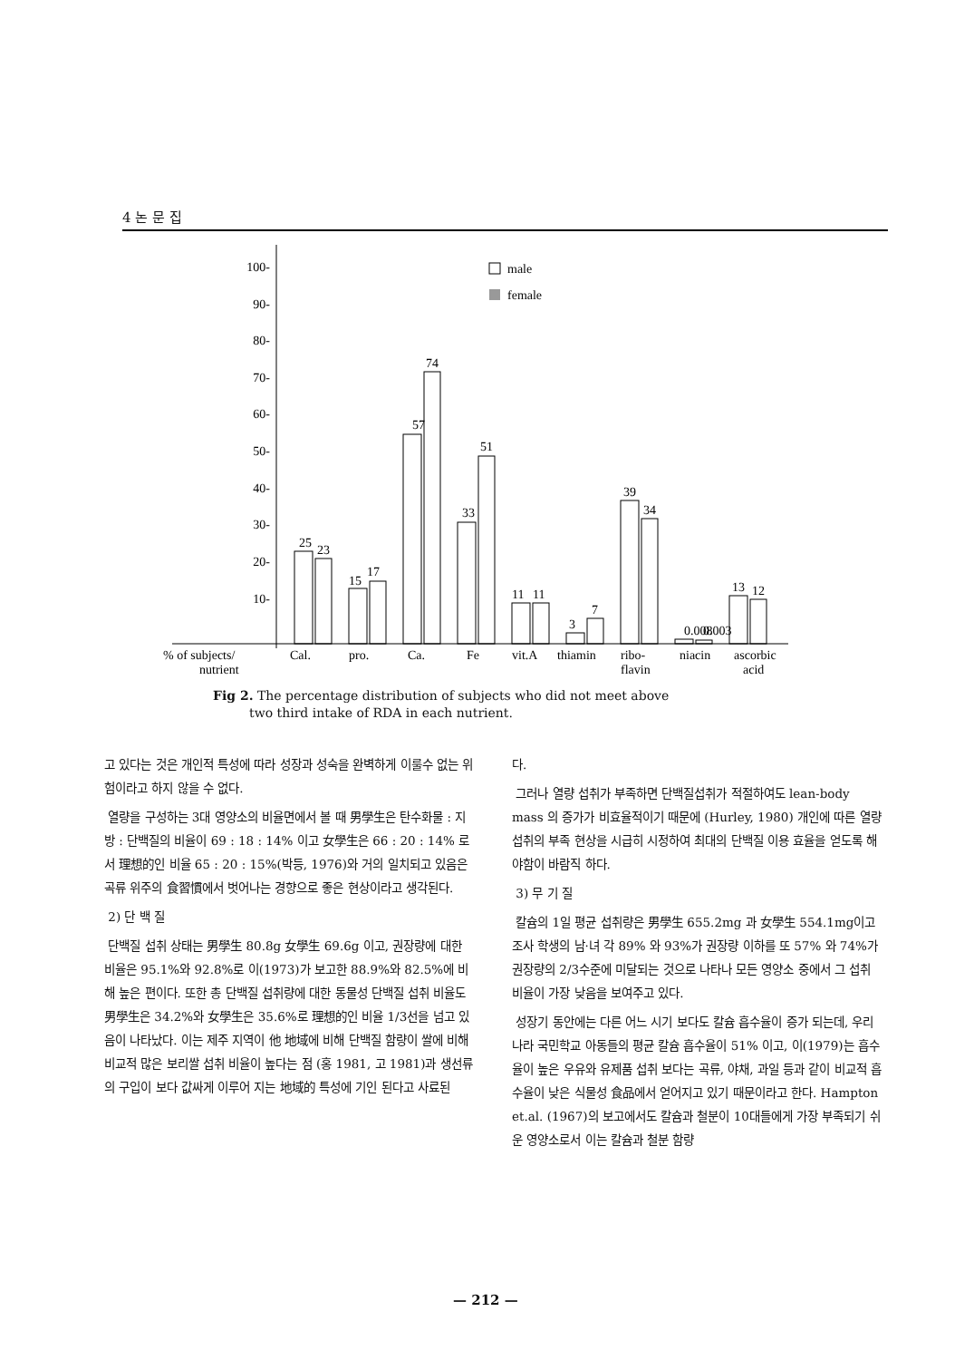4 논 문 집
100-
90-
80-
70-
60-
50-
40-
30-
20-
10-
male
female
25
23
15
17
57
74
33
51
11
11
3
7
39
34
0.008
0.003
13
12
% of subjects/
nutrient
Cal.
pro.
Ca.
Fe
vit.A
thiamin
ribo-
flavin
niacin
ascorbic
acid
Fig 2. The percentage distribution of subjects who did not meet above
two third intake of RDA in each nutrient.
고 있다는 것은 개인적 특성에 따라 성장과 성숙을 완벽하게 이룰수 없는 위험이라고 하지 않을 수 없다.
열량을 구성하는 3대 영양소의 비율면에서 볼 때 男學生은 탄수화물 : 지방 : 단백질의 비율이 69 : 18 : 14% 이고 女學生은 66 : 20 : 14% 로서 理想的인 비율 65 : 20 : 15%(박등, 1976)와 거의 일치되고 있음은 곡류 위주의 食習慣에서 벗어나는 경향으로 좋은 현상이라고 생각된다.
2) 단 백 질
단백질 섭취 상태는 男學生 80.8g 女學生 69.6g 이고, 권장량에 대한 비율은 95.1%와 92.8%로 이(1973)가 보고한 88.9%와 82.5%에 비해 높은 편이다. 또한 총 단백질 섭취량에 대한 동물성 단백질 섭취 비율도 男學生은 34.2%와 女學生은 35.6%로 理想的인 비율 1/3선을 넘고 있음이 나타났다. 이는 제주 지역이 他 地域에 비해 단백질 함량이 쌀에 비해 비교적 많은 보리쌀 섭취 비율이 높다는 점 (홍 1981, 고 1981)과 생선류의 구입이 보다 값싸게 이루어 지는 地域的 특성에 기인 된다고 사료된
다.
그러나 열량 섭취가 부족하면 단백질섭취가 적절하여도 lean-body mass 의 증가가 비효율적이기 때문에 (Hurley, 1980) 개인에 따른 열량 섭취의 부족 현상을 시급히 시정하여 최대의 단백질 이용 효율을 얻도록 해야함이 바람직 하다.
3) 무 기 질
칼슘의 1일 평균 섭취량은 男學生 655.2mg 과 女學生 554.1mg이고 조사 학생의 남·녀 각 89% 와 93%가 권장량 이하를 또 57% 와 74%가 권장량의 2/3수준에 미달되는 것으로 나타나 모든 영양소 중에서 그 섭취 비율이 가장 낮음을 보여주고 있다.
성장기 동안에는 다른 어느 시기 보다도 칼슘 흡수율이 증가 되는데, 우리나라 국민학교 아동들의 평균 칼슘 흡수율이 51% 이고, 이(1979)는 흡수율이 높은 우유와 유제품 섭취 보다는 곡류, 야채, 과일 등과 같이 비교적 흡수율이 낮은 식물성 食品에서 얻어지고 있기 때문이라고 한다. Hampton et.al. (1967)의 보고에서도 칼슘과 철분이 10대들에게 가장 부족되기 쉬운 영양소로서 이는 칼슘과 철분 함량
— 212 —